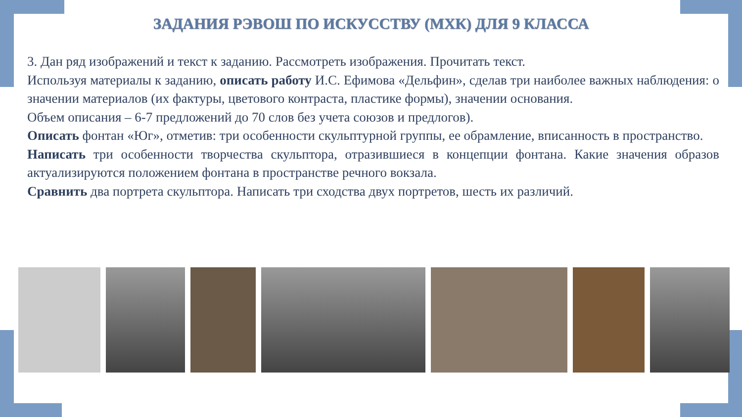ЗАДАНИЯ РЭВОШ ПО ИСКУССТВУ (МХК) ДЛЯ 9 КЛАССА
3. Дан ряд изображений и текст к заданию. Рассмотреть изображения. Прочитать текст.
Используя материалы к заданию, описать работу И.С. Ефимова «Дельфин», сделав три наиболее важных наблюдения: о значении материалов (их фактуры, цветового контраста, пластике формы), значении основания.
Объем описания – 6-7 предложений до 70 слов без учета союзов и предлогов).
Описать фонтан «Юг», отметив: три особенности скульптурной группы, ее обрамление, вписанность в пространство.
Написать три особенности творчества скульптора, отразившиеся в концепции фонтана. Какие значения образов актуализируются положением фонтана в пространстве речного вокзала.
Сравнить два портрета скульптора. Написать три сходства двух портретов, шесть их различий.